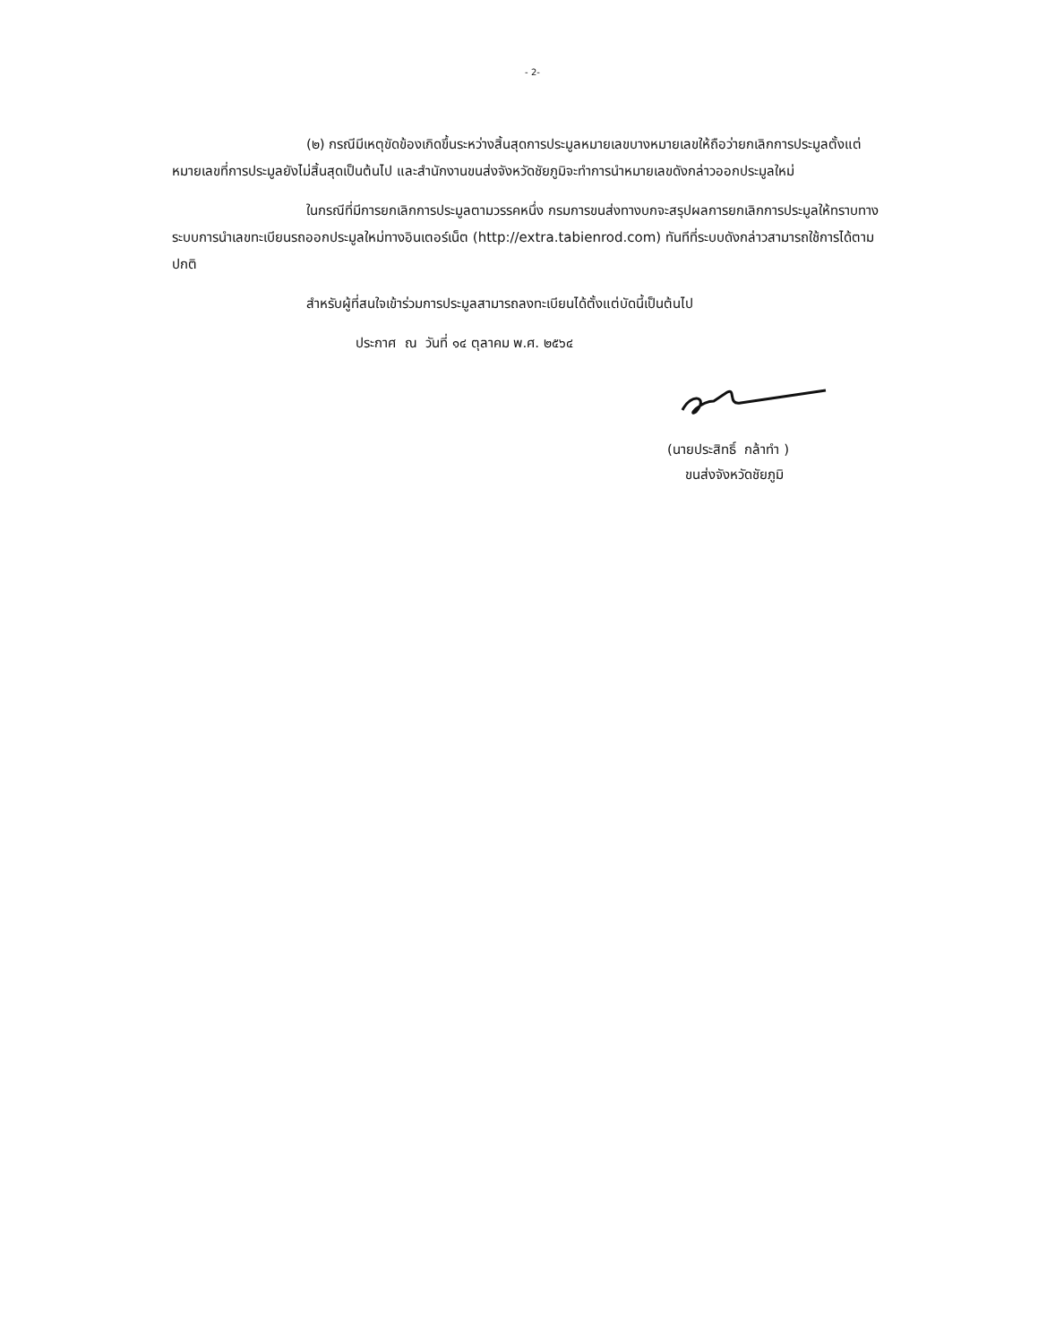- 2-
(๒) กรณีมีเหตุขัดข้องเกิดขึ้นระหว่างสิ้นสุดการประมูลหมายเลขบางหมายเลขให้ถือว่ายกเลิกการประมูลตั้งแต่หมายเลขที่การประมูลยังไม่สิ้นสุดเป็นต้นไป และสำนักงานขนส่งจังหวัดชัยภูมิจะทำการนำหมายเลขดังกล่าวออกประมูลใหม่
ในกรณีที่มีการยกเลิกการประมูลตามวรรคหนึ่ง กรมการขนส่งทางบกจะสรุปผลการยกเลิกการประมูลให้ทราบทางระบบการนำเลขทะเบียนรถออกประมูลใหม่ทางอินเตอร์เน็ต (http://extra.tabienrod.com) ทันทีที่ระบบดังกล่าวสามารถใช้การได้ตามปกติ
สำหรับผู้ที่สนใจเข้าร่วมการประมูลสามารถลงทะเบียนได้ตั้งแต่บัดนี้เป็นต้นไป
ประกาศ ณ วันที่ ๑๔ ตุลาคม พ.ศ. ๒๕๖๔
(นายประสิทธิ์ กล้าทำ )
ขนส่งจังหวัดชัยภูมิ